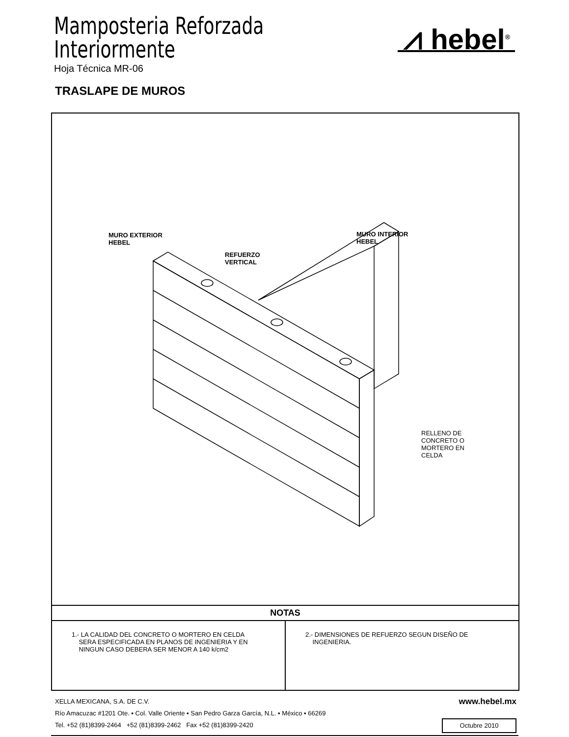Mamposteria Reforzada
Interiormente
Hoja Técnica MR-06
⩘ hebel<sup>®</sup>
TRASLAPE DE MUROS
MURO EXTERIOR
HEBEL
REFUERZO
VERTICAL
MURO INTERIOR
HEBEL
RELLENO DE
CONCRETO O
MORTERO EN
CELDA
NOTAS
1.- LA CALIDAD DEL CONCRETO O MORTERO EN CELDA
SERA ESPECIFICADA EN PLANOS DE INGENIERIA Y EN
NINGUN CASO DEBERA SER MENOR A 140 k/cm2
2.- DIMENSIONES DE REFUERZO SEGUN DISEÑO DE
INGENIERIA.
XELLA MEXICANA, S.A. DE C.V.
Río Amacuzac #1201 Ote. ▪ Col. Valle Oriente ▪ San Pedro Garza García, N.L. ▪ México ▪ 66269
Tel. +52 (81)8399-2464 +52 (81)8399-2462 Fax +52 (81)8399-2420
www.hebel.mx
Octubre 2010